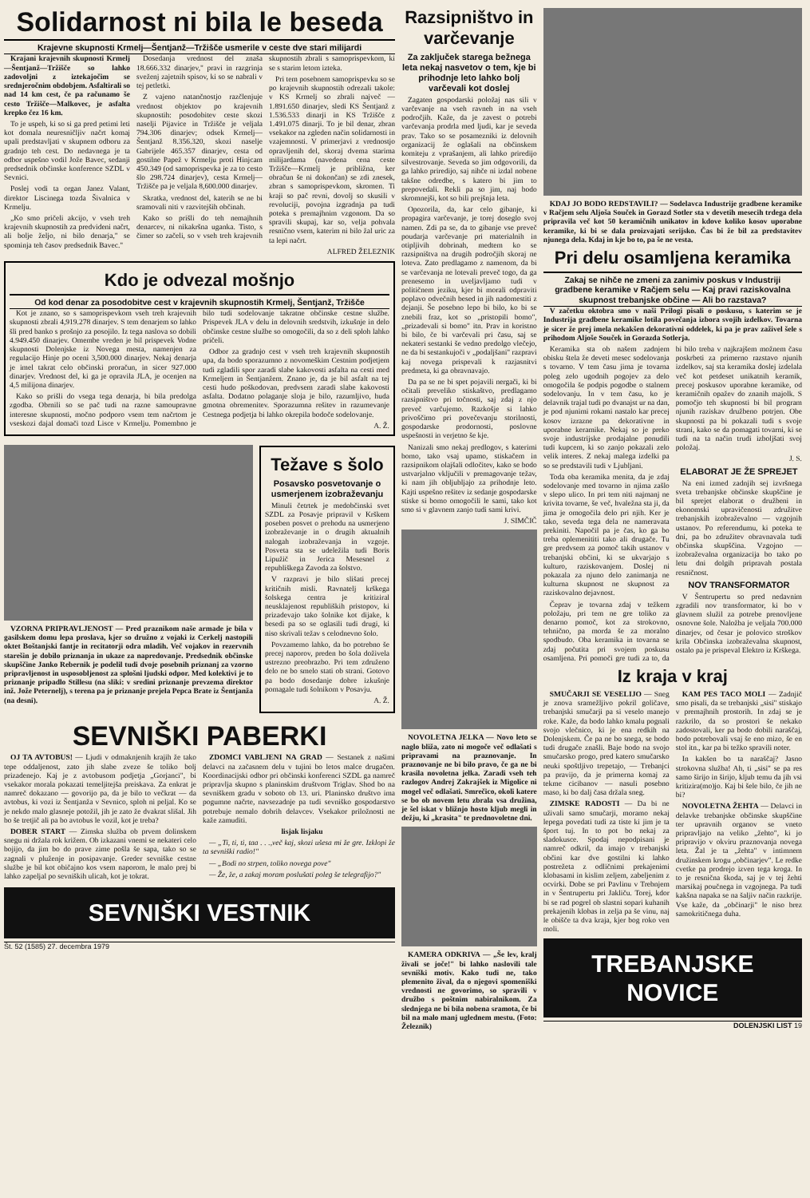Solidarnost ni bila le beseda
Krajevne skupnosti Krmelj—Šentjanž—Tržišče usmerile v ceste dve stari milijardi
Krajani krajevnih skupnosti Krmelj—Šentjanž—Tržišče so lahko zadovoljni z iztekajočim se srednjeročnim obdobjem. Asfaltirali so nad 14 km cest, če pa računamo še cesto Tržišče—Malkovec, je asfalta krepko čez 16 km.
To je uspeh, ki so si ga pred petimi leti kot domala neuresničljiv načrt komaj upali predstavljati v skupnem odboru za gradnjo teh cest. Do nedavnega je ta odbor uspešno vodil Jože Bavec, sedanji predsednik občinske konference SZDL v Sevnici.
Poslej vodi ta organ Janez Valant, direktor Liscinega tozda Šivalnica v Krmelju.
„Ko smo pričeli akcijo, v vseh treh krajevnih skupnostih za predvideni načrt, ali bolje željo, ni bilo denarja," se spominja teh časov predsednik Bavec."
Dosedanja vrednost del znaša 18.666.332 dinarjev," pravi in razgrinja sveženj zajetnih spisov, ki so se nabrali v tej petletki.
Z vajeno natančnostjo razčlenjuje vrednost objektov po krajevnih skupnostih: posodobitev ceste skozi naselji Pijavice in Tržišče je veljala 794.306 dinarjev; odsek Krmelj—Šentjanž 8.356.320, skozi naselje Gabrijele 465.357 dinarjev, cesta od gostilne Papež v Krmelju proti Hinjcam 450.349 (od samoprispevka je za to cesto šlo 298.724 dinarjev), cesta Krmelj—Tržišče pa je veljala 8,600.000 dinarjev.
Skratka, vrednost del, katerih se ne bi sramovali niti v razvitejših občinah.
Kako so prišli do teh nemajhnih denarcev, ni nikakršna uganka. Tisto, s čimer so začeli, so v vseh treh krajevnih skupnostih zbrali s samoprispevkom, ki se s starim letom izteka.
Pri tem posebnem samoprispevku so se po krajevnih skupnostih odrezali takole: v KS Krmelj so zbrali največ — 1.891.650 dinarjev, sledi KS Šentjanž z 1.536.533 dinarji in KS Tržišče z 1.491.075 dinarji. To je bil denar, zbran vsekakor na zgleden način solidarnosti in vzajemnosti. V primerjavi z vrednostjo opravljenih del, skoraj dvema starima milijardama (navedena cena ceste Tržišče—Krmelj je približna, ker obračun še ni dokončan) se zdi znesek, zbran s samoprispevkom, skromen. Ti kraji so pač revni, dovolj so skusili v revoluciji, povojna izgradnja pa tudi poteka s premajhnim vzgonom. Da so spravili skupaj, kar so, velja pohvala resnično vsem, katerim ni bilo žal uric za ta lepi načrt.
ALFRED ŽELEZNIK
Kdo je odvezal mošnjo
Od kod denar za posodobitve cest v krajevnih skupnostih Krmelj, Šentjanž, Tržišče
Kot je znano, so s samoprispevkom vseh treh krajevnih skupnosti zbrali 4,919.278 dinarjev. S tem denarjem so lahko šli pred banko s prošnjo za posojilo. Iz tega naslova so dobili 4.949.450 dinarjev. Omembe vreden je bil prispevek Vodne skupnosti Dolenjske iz Novega mesta, namenjen za regulacijo Hinje po oceni 3,500.000 dinarjev. Nekaj denarja je imel takrat celo občinski proračun, in sicer 927.000 dinarjev. Vrednost del, ki ga je opravila JLA, je ocenjen na 4,5 milijona dinarjev.
Kako so prišli do vsega tega denarja, bi bila predolga zgodba. Obrnili so se pač tudi na razne samoupravne interesne skupnosti, močno podporo vsem tem načrtom je vseskozi dajal domači tozd Lisce v Krmelju. Pomembno je bilo tudi sodelovanje takratne občinske cestne službe. Prispevek JLA v delu in delovnih sredstvih, izkušnje in delo občinske cestne službe so omogočili, da so z deli sploh lahko pričeli.
Odbor za gradnjo cest v vseh treh krajevnih skupnostih upa, da bodo sporazumno z novomeškim Cestnim podjetjem tudi zgladili spor zaradi slabe kakovosti asfalta na cesti med Krmeljem in Šentjanžem. Znano je, da je bil asfalt na tej cesti hudo poškodovan, predvsem zaradi slabe kakovosti asfalta. Dodatno polaganje sloja je bilo, razumljivo, huda gmotna obremenitev. Sporazumna rešitev in razumevanje Cestnega podjetja bi lahko okrepila bodoče sodelovanje.
A. Ž.
VZORNA PRIPRAVLJENOST — Pred praznikom naše armade je bila v gasilskem domu lepa proslava, kjer so družno z vojaki iz Cerkelj nastopili oktet Boštanjski fantje in recitatorji odra mladih. Več vojakov in rezervnih starešin je dobilo priznanja in ukaze za napredovanje. Predsednik občinske skupščine Janko Rebernik je podelil tudi dvoje posebnih priznanj za vzorno pripravljenost in usposobljenost za splošni ljudski odpor. Med kolektivi je to priznanje pripadlo Stillesu (na sliki: v sredini priznanje prevzema direktor inž. Jože Peternelj), s terena pa je priznanje prejela Pepca Brate iz Šentjanža (na desni).
Težave s šolo
Posavsko posvetovanje o usmerjenem izobraževanju
Minuli četrtek je medobčinski svet SZDL za Posavje pripravil v Krškem poseben posvet o prehodu na usmerjeno izobraževanje in o drugih aktualnih nalogah izobraževanja in vzgoje. Posveta sta se udeležila tudi Boris Lipužič in Jerica Mesesnel z republiškega Zavoda za šolstvo.
V razpravi je bilo slišati precej kritičnih misli. Ravnatelj krškega šolskega centra je kritiziral neusklajenost republiških pristopov, ki prizadevajo tako šolnike kot dijake, k besedi pa so se oglasili tudi drugi, ki niso skrivali težav s celodnevno šolo.
Povzamemo lahko, da bo potrebno še precej naporov, preden bo šola doživela ustrezno preobrazbo. Pri tem združeno delo ne bo smelo stati ob strani. Gotovo pa bodo dosedanje dobre izkušnje pomagale tudi šolnikom v Posavju.
A. Ž.
SEVNIŠKI PABERKI
OJ TA AVTOBUS! — Ljudi v odmaknjenih krajih že tako tepe oddaljenost, zato jih slabe zveze še toliko bolj prizadenejo. Kaj je z avtobusom podjetja „Gorjanci", bi vsekakor morala pokazati temeljitejša preiskava. Za enkrat je namreč dokazano — govorijo pa, da je bilo to večkrat — da avtobus, ki vozi iz Šentjanža v Sevnico, sploh ni peljal. Ko se je nekdo malo glasneje potožil, jih je zato že dvakrat slišal. Jih bo še tretjič ali pa bo avtobus le vozil, kot je treba?
DOBER START — Zimska služba ob prvem dolinskem snegu ni držala rok križem. Ob izkazani vnemi se nekateri celo bojijo, da jim bo do prave zime pošla še sapa, tako so se zagnali v pluženje in posipavanje. Greder sevniške cestne službe je bil kot običajno kos vsem naporom, le malo prej bi lahko zapeljal po sevniških ulicah, kot je tokrat.
ZDOMCI VABLJENI NA GRAD — Sestanek z našimi delavci na začasnem delu v tujini bo letos malce drugačen. Koordinacijski odbor pri občinski konferenci SZDL ga namreč pripravlja skupno s planinskim društvom Triglav. Shod bo na sevniškem gradu v soboto ob 13. uri. Planinsko društvo ima pogumne načrte, navsezadnje pa tudi sevniško gospodarstvo potrebuje nemalo dobrih delavcev. Vsekakor priložnosti ne kaže zamuditi.
lisjak lisjaku
— „Ti, ti, ti, taa . . .,več kaj, skozi ušesa mi že gre. Izklopi že ta sevniški radio!"
— „Bodi no strpen, toliko novega pove"
— Že, že, a zakaj moram poslušati poleg še telegrafijo?"
SEVNIŠKI VESTNIK
Št. 52 (1585) 27. decembra 1979
Razsipništvo in varčevanje
Za zaključek starega bežnega leta nekaj nasvetov o tem, kje bi prihodnje leto lahko bolj varčevali kot doslej
Zagaten gospodarski položaj nas sili v varčevanje na vseh ravneh in na vseh področjih. Kaže, da je zavest o potrebi varčevanja prodrla med ljudi, kar je seveda prav. Tako so se posamezniki iz delovnih organizacij že oglašali na občinskem komiteju z vprašanjem, ali lahko priredijo silvestrovanje. Seveda so jim odgovorili, da ga lahko priredijo, saj nihče ni izdal nobene takšne odredbe, s katero bi jim to prepovedali. Rekli pa so jim, naj bodo skromnejši, kot so bili prejšnja leta.
Opozorila, da, kar celo gibanje, ki propagira varčevanje, je torej doseglo svoj namen. Zdi pa se, da to gibanje vse preveč poudarja varčevanje pri materialnih in otipljivih dobrinah, medtem ko se razsipništva na drugih področjih skoraj ne loteva. Zato predlagamo z namenom, da bi se varčevanja ne lotevali preveč togo, da ga prenesemo in uveljavljamo tudi v političnem jeziku, kjer bi morali odpraviti poplavo odvečnih besed in jih nadomestiti z dejanji. Še posebno lepo bi bilo, ko bi se znebili fraz, kot so „pristopili bomo", „prizadevali si bomo" itn. Prav in koristno bi bilo, če bi varčevali pri času, saj se nekateri sestanki še vedno predolgo vlečejo, ne da bi sestankujoči v „podaljšani" razpravi kaj novega prispevali k razjasnitvi predmeta, ki ga obravnavajo.
Da pa se ne bi spet pojavili nergači, ki bi očitali preveliko stiskaštvo, predlagamo razsipništvo pri točnosti, saj zdaj z njo preveč varčujemo. Razkošje si lahko privoščimo pri povečevanju storilnosti, gospodarske prodornosti, poslovne uspešnosti in verjetno še kje.
Nanizali smo nekaj predlogov, s katerimi bomo, tako vsaj upamo, stiskačem in razsipnikom olajšali odločitev, kako se bodo ustvarjalno vključili v premagovanje težav, ki nam jih obljubljajo za prihodnje leto. Kajti uspešno rešitev iz sedanje gospodarske stiske si bomo omogočili le sami, tako kot smo si v glavnem zanjo tudi sami krivi.
J. SIMČIČ
NOVOLETNA JELKA — Novo leto se naglo bliža, zato ni mogoče več odlašati s pripravami na praznovanje. In praznovanje ne bi bilo pravo, če ga ne bi krasila novoletna jelka. Zaradi vseh teh razlogov Andrej Zakrajšek iz Migolice ni mogel več odlašati. Smrečico, okoli katere se bo ob novem letu zbrala vsa družina, je šel iskat v bližnjo hosto kljub megli in dežju, ki „krasita" te prednovoletne dni.
KAMERA ODKRIVA — „Še lev, kralj živali se joče!" bi lahko naslovili tale sevniški motiv. Kako tudi ne, tako plemenito žival, da o njegovi spomeniški vrednosti ne govorimo, so spravili v družbo s poštnim nabiralnikom. Za slednjega ne bi bila nobena sramota, če bi bil na malo manj uglednem mestu. (Foto: Železnik)
KDAJ JO BODO REDSTAVILI? — Sodelavca Industrije gradbene keramike v Račjem selu Aljoša Souček in Gorazd Sotler sta v devetih mesecih trdega dela pripravila več kot 50 keramičnih unikatov in kdove koliko kosov uporabne keramike, ki bi se dala proizvajati serijsko. Čas bi že bil za predstavitev njunega dela. Kdaj in kje bo to, pa še ne vesta.
Pri delu osamljena keramika
Zakaj se nihče ne zmeni za zanimiv poskus v Industriji gradbene keramike v Račjem selu — Kaj pravi raziskovalna skupnost trebanjske občine — Ali bo razstava?
V začetku oktobra smo v naši Prilogi pisali o poskusu, s katerim se je Industrija gradbene keramike lotila povečanja izbora svojih izdelkov. Tovarna je sicer že prej imela nekakšen dekorativni oddelek, ki pa je prav zaživel šele s prihodom Aljoše Souček in Gorazda Sotlerja.
Keramika sta ob našem zadnjem obisku štela že deveti mesec sodelovanja s tovarno. V tem času jima je tovarna poleg zelo ugodnih pogojev za delo omogočila še podpis pogodbe o stalnem sodelovanju. In v tem času, ko je delavnik trajal tudi po dvanajst ur na dan, je pod njunimi rokami nastalo kar precej kosov izrazne pa dekorativne in uporabne keramike. Nekaj so je preko svoje industrijske prodajalne ponudili tudi kupcem, ki so zanjo pokazali zelo velik interes. Z nekaj malega izdelki pa so se predstavili tudi v Ljubljani.
Toda oba keramika menita, da je zdaj sodelovanje med tovarno in njima zašlo v slepo ulico. In pri tem niti najmanj ne krivita tovarne, še več, hvaležna sta ji, da jima je omogočila delo pri njih. Ker je tako, seveda tega dela ne nameravata prekiniti. Napočil pa je čas, ko ga bo treba oplemenititi tako ali drugače. Tu gre predvsem za pomoč takih ustanov v trebanjski občini, ki se ukvarjajo s kulturo, raziskovanjem. Doslej ni pokazala za njuno delo zanimanja ne kulturna skupnost ne skupnost za raziskovalno dejavnost.
Čeprav je tovarna zdaj v težkem položaju, pri tem ne gre toliko za denarno pomoč, kot za strokovno, tehnično, pa morda še za moralno spodbudo. Oba keramika in tovarna se zdaj počutita pri svojem poskusu osamljena. Pri pomoči gre tudi za to, da bi bilo treba v najkrajšem možnem času poskrbeti za primerno razstavo njunih izdelkov, saj sta keramika doslej izdelala več kot petdeset unikatnih keramik, precej poskusov uporabne keramike, od keramičnih opažev do znanih majolk. S pomočjo teh skupnosti bi bil program njunih raziskav družbeno potrjen. Obe skupnosti pa bi pokazali tudi s svoje strani, kako se da pomagati tovarni, ki se tudi na ta način trudi izboljšati svoj položaj.
J. S.
ELABORAT JE ŽE SPREJET
Na eni izmed zadnjih sej izvršnega sveta trebanjske občinske skupščine je bil sprejet elaborat o družbeni in ekonomski upravičenosti združitve trebanjskih izobraževalno — vzgojnih ustanov. Po referendumu, ki poteka te dni, pa bo združitev obravnavala tudi občinska skupščina. Vzgojno — izobraževalna organizacija bo tako po letu dni dolgih pripravah postala resničnost.
NOV TRANSFORMATOR
V Šentrupertu so pred nedavnim zgradili nov transformator, ki bo v glavnem služil za potrebe prenovljene osnovne šole. Naložba je veljala 700.000 dinarjev, od česar je polovico stroškov krila Občinska izobraževalna skupnost, ostalo pa je prispeval Elektro iz Krškega.
Iz kraja v kraj
SMUČARJI SE VESELIJO — Sneg je znova sramežljivo pokril goličave, trebanjski smučarji pa si veselo manejo roke. Kaže, da bodo lahko kmalu pognali svojo vlečnico, ki je ena redkih na Dolenjskem. Če pa ne bo snega, se bodo tudi drugače znašli. Baje bodo na svojo smučarsko progo, pred katero smučarsko neuki spoštljivo trepetajo, — Trebanjci pa pravijo, da je primerna komaj za tekme cicibanov — nasuli posebno maso, ki bo dalj časa držala sneg.
ZIMSKE RADOSTI — Da bi ne uživali samo smučarji, moramo nekaj lepega povedati tudi za tiste ki jim je ta šport tuj. In to pot bo nekaj za sladokusce. Spodaj nepodpisani je namreč odkril, da imajo v trebanjski občini kar dve gostilni ki lahko postrežeta z odličnimi prekajenimi klobasami in kislim zeljem, zabeljenim z ocvirki. Dobe se pri Pavlinu v Trebnjem in v Šentrupertu pri Jakliču. Torej, kdor bi se rad pogrel ob slastni sopari kuhanih prekajenih klobas in zelja pa še vinu, naj le obišče ta dva kraja, kjer bog roko ven moli.
KAM PES TACO MOLI — Zadnjič smo pisali, da se trebanjski „sisi" stiskajo v premajhnih prostorih. In zdaj se je razkrilo, da so prostori še nekako zadostovali, ker pa bodo dobili naraščaj, bodo potrebovali vsaj še eno mizo, še en stol itn., kar pa bi težko spravili noter.
In kakšen bo ta naraščaj? Jasno strokovna služba! Ah, ti „sisi" se pa res samo širijo in širijo, kljub temu da jih vsi kritizira(mo)jo. Kaj bi šele bilo, če jih ne bi?
NOVOLETNA ŽEHTA — Delavci in delavke trebanjske občinske skupščine ter upravnih organov se vneto pripravljajo na veliko „žehto", ki jo pripravijo v okviru praznovanja novega leta. Žal je ta „žehta" v intimnem družinskem krogu „občinarjev". Le redke cvetke pa prodrejo izven tega kroga. In to je resnična škoda, saj je v tej žehti marsikaj poučnega in vzgojnega. Pa tudi kakšna napaka se na šaljiv način razkrije. Vse kaže, da „občinarji" le niso brez samokritičnega duha.
TREBANJSKE NOVICE
DOLENJSKI LIST 19